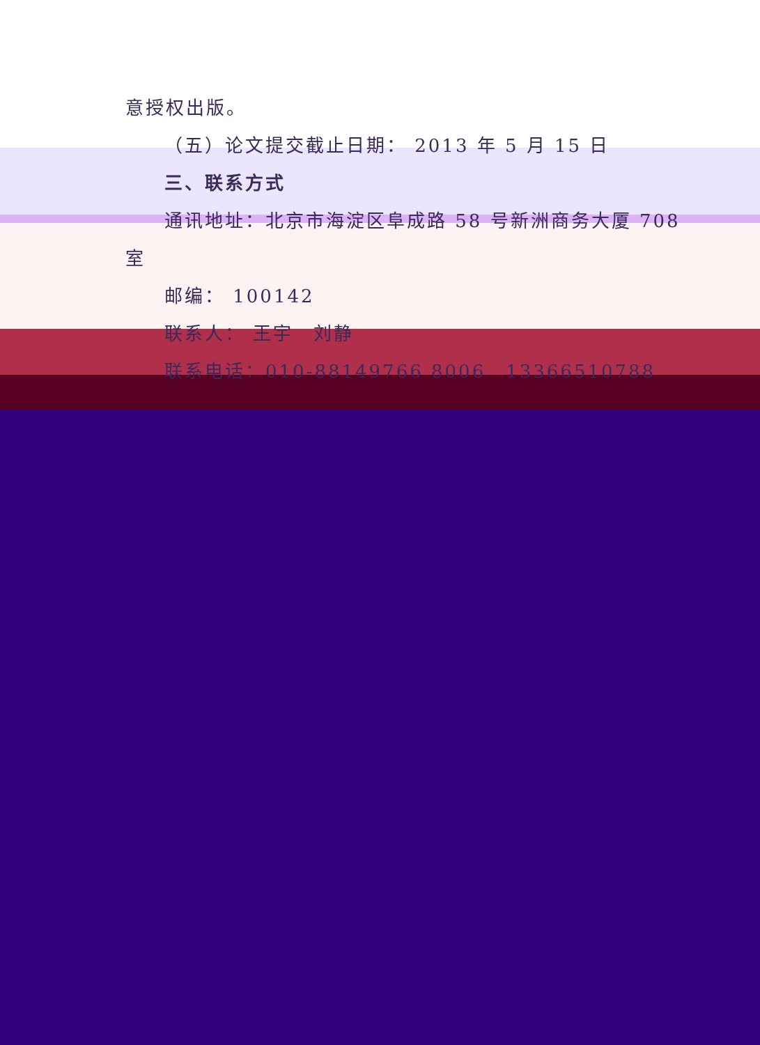意授权出版。
（五）论文提交截止日期： 2013 年 5 月 15 日
三、联系方式
通讯地址：北京市海淀区阜成路 58 号新洲商务大厦 708
室
邮编： 100142
联系人： 王宇　刘静
联系电话：010-88149766 8006　13366510788